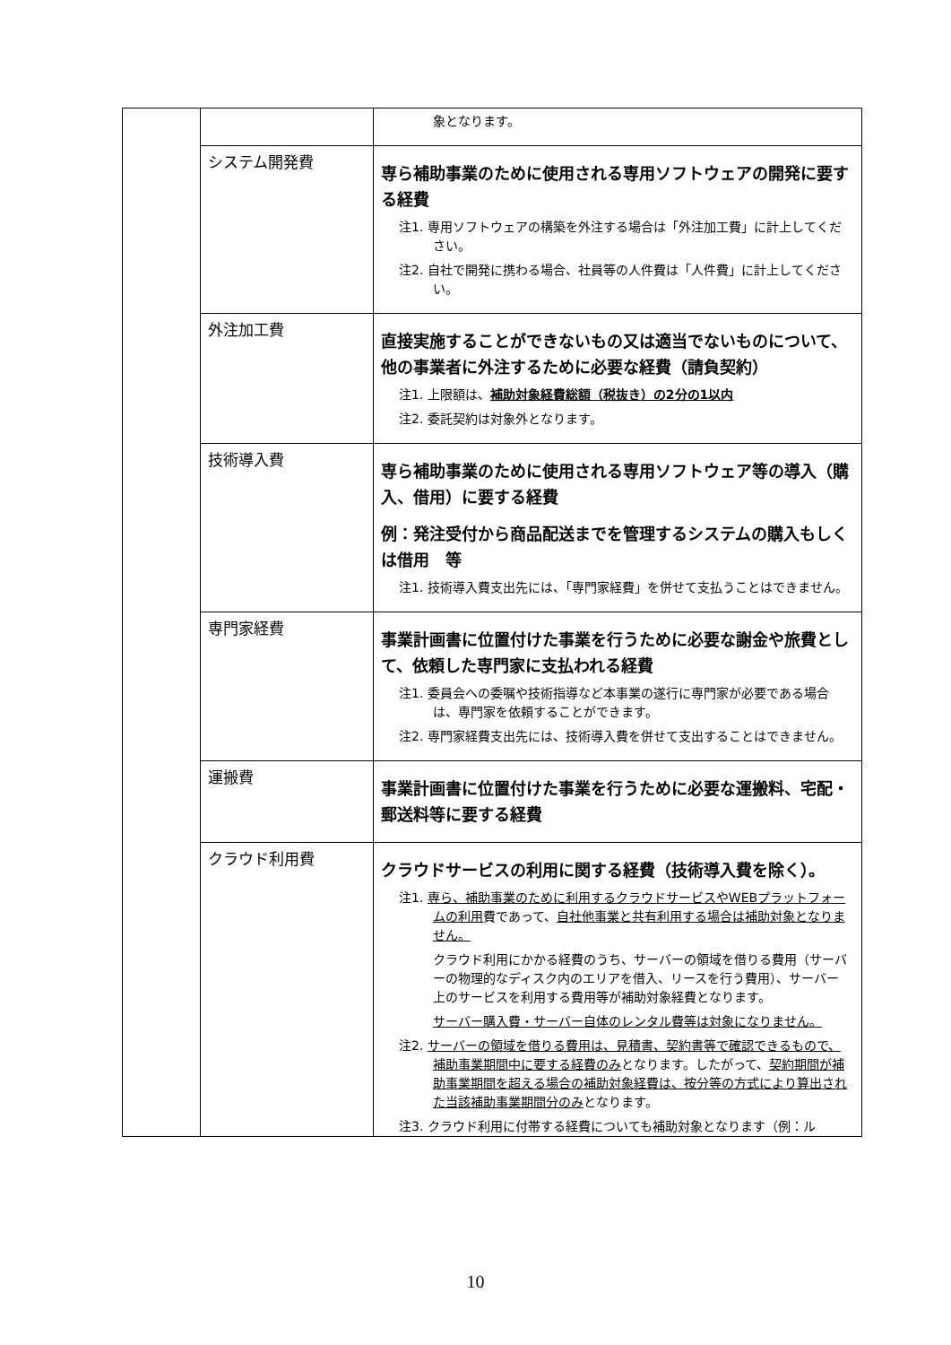| | | 象となります。 |
| | システム開発費 | 専ら補助事業のために使用される専用ソフトウェアの開発に要する経費 注1. 専用ソフトウェアの構築を外注する場合は「外注加工費」に計上してください。 注2. 自社で開発に携わる場合、社員等の人件費は「人件費」に計上してください。 |
| | 外注加工費 | 直接実施することができないもの又は適当でないものについて、他の事業者に外注するために必要な経費（請負契約） 注1. 上限額は、 補助対象経費総額（税抜き）の2分の1以内 注2. 委託契約は対象外となります。 |
| | 技術導入費 | 専ら補助事業のために使用される専用ソフトウェア等の導入（購入、借用）に要する経費 例：発注受付から商品配送までを管理するシステムの購入もしくは借用 等 注1. 技術導入費支出先には、「専門家経費」を併せて支払うことはできません。 |
| | 専門家経費 | 事業計画書に位置付けた事業を行うために必要な謝金や旅費として、依頼した専門家に支払われる経費 注1. 委員会への委嘱や技術指導など本事業の遂行に専門家が必要である場合は、専門家を依頼することができます。 注2. 専門家経費支出先には、技術導入費を併せて支出することはできません。 |
| | 運搬費 | 事業計画書に位置付けた事業を行うために必要な運搬料、宅配・郵送料等に要する経費 |
| | クラウド利用費 | クラウドサービスの利用に関する経費（技術導入費を除く）。 注1. 専ら、補助事業のために利用するクラウドサービスやWEBプラットフォームの利用 費であって、 自社他事業と共有利用する場合は補助対象となりません。 クラウド利用にかかる経費のうち、サーバーの領域を借りる費用（サーバーの物理的なディスク内のエリアを借入、リースを行う費用）、サーバー上のサービスを利用する費用等が補助対象経費となります。 サーバー購入費・サーバー自体のレンタル費等は対象になりません。 注2. サーバーの領域を借りる費用は、見積書、契約書等で確認できるもので、補助事業期間中に要する経費のみ となります。したがって、 契約期間が補助事業期間を超える場合の補助対象経費は、按分等の方式により算出された当該補助事業期間分のみ となります。 注3. クラウド利用に付帯する経費についても補助対象となります（例：ル |
10